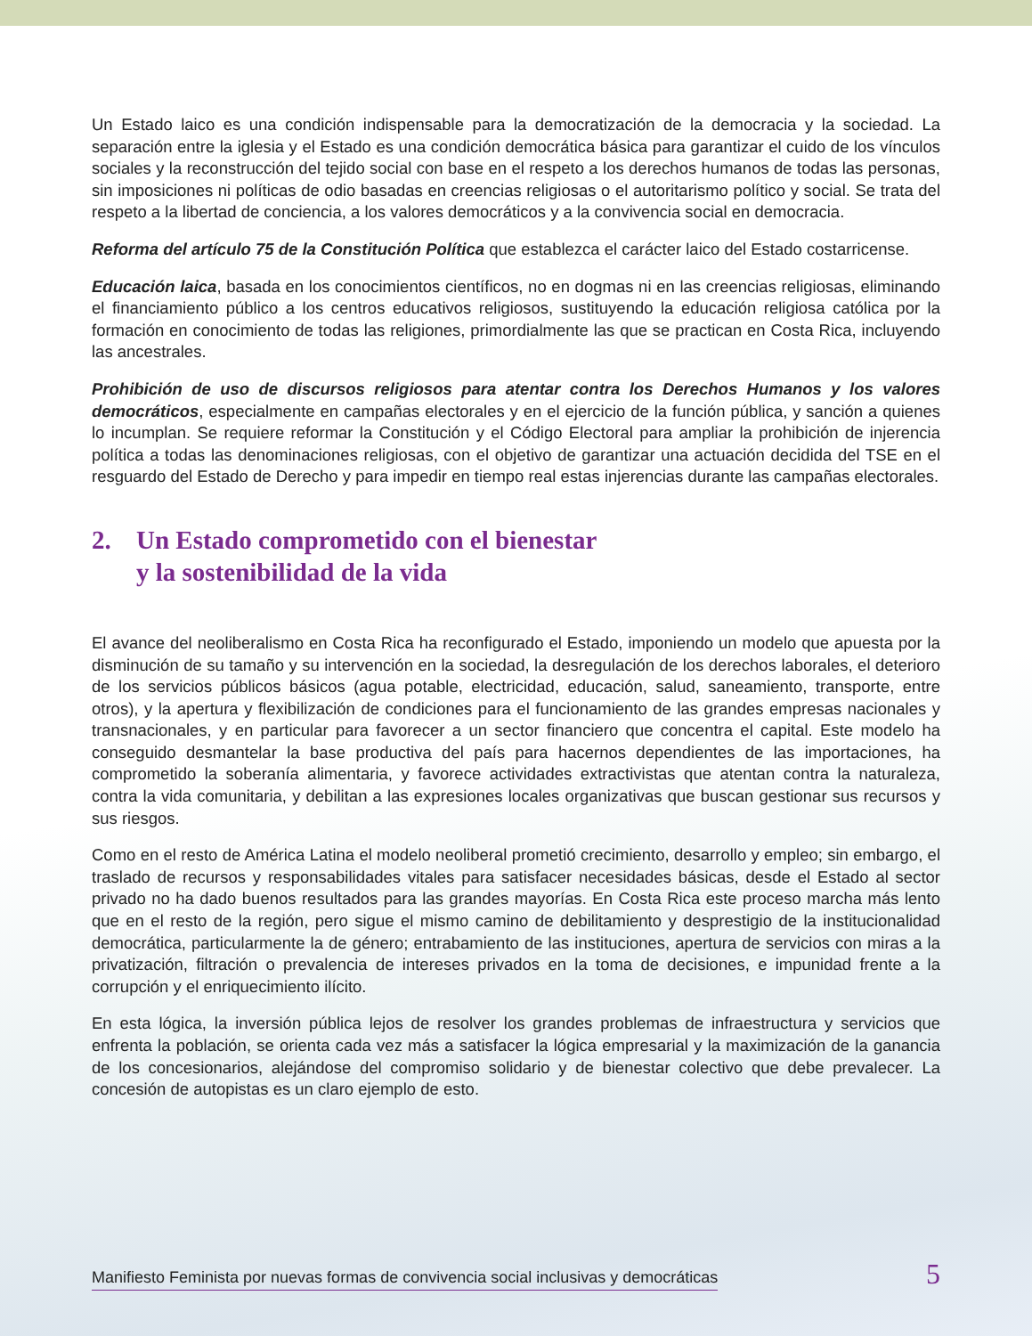Un Estado laico es una condición indispensable para la democratización de la democracia y la sociedad. La separación entre la iglesia y el Estado es una condición democrática básica para garantizar el cuido de los vínculos sociales y la reconstrucción del tejido social con base en el respeto a los derechos humanos de todas las personas, sin imposiciones ni políticas de odio basadas en creencias religiosas o el autoritarismo político y social. Se trata del respeto a la libertad de conciencia, a los valores democráticos y a la convivencia social en democracia.
Reforma del artículo 75 de la Constitución Política que establezca el carácter laico del Estado costarricense.
Educación laica, basada en los conocimientos científicos, no en dogmas ni en las creencias religiosas, eliminando el financiamiento público a los centros educativos religiosos, sustituyendo la educación religiosa católica por la formación en conocimiento de todas las religiones, primordialmente las que se practican en Costa Rica, incluyendo las ancestrales.
Prohibición de uso de discursos religiosos para atentar contra los Derechos Humanos y los valores democráticos, especialmente en campañas electorales y en el ejercicio de la función pública, y sanción a quienes lo incumplan. Se requiere reformar la Constitución y el Código Electoral para ampliar la prohibición de injerencia política a todas las denominaciones religiosas, con el objetivo de garantizar una actuación decidida del TSE en el resguardo del Estado de Derecho y para impedir en tiempo real estas injerencias durante las campañas electorales.
2. Un Estado comprometido con el bienestar
y la sostenibilidad de la vida
El avance del neoliberalismo en Costa Rica ha reconfigurado el Estado, imponiendo un modelo que apuesta por la disminución de su tamaño y su intervención en la sociedad, la desregulación de los derechos laborales, el deterioro de los servicios públicos básicos (agua potable, electricidad, educación, salud, saneamiento, transporte, entre otros), y la apertura y flexibilización de condiciones para el funcionamiento de las grandes empresas nacionales y transnacionales, y en particular para favorecer a un sector financiero que concentra el capital. Este modelo ha conseguido desmantelar la base productiva del país para hacernos dependientes de las importaciones, ha comprometido la soberanía alimentaria, y favorece actividades extractivistas que atentan contra la naturaleza, contra la vida comunitaria, y debilitan a las expresiones locales organizativas que buscan gestionar sus recursos y sus riesgos.
Como en el resto de América Latina el modelo neoliberal prometió crecimiento, desarrollo y empleo; sin embargo, el traslado de recursos y responsabilidades vitales para satisfacer necesidades básicas, desde el Estado al sector privado no ha dado buenos resultados para las grandes mayorías. En Costa Rica este proceso marcha más lento que en el resto de la región, pero sigue el mismo camino de debilitamiento y desprestigio de la institucionalidad democrática, particularmente la de género; entrabamiento de las instituciones, apertura de servicios con miras a la privatización, filtración o prevalencia de intereses privados en la toma de decisiones, e impunidad frente a la corrupción y el enriquecimiento ilícito.
En esta lógica, la inversión pública lejos de resolver los grandes problemas de infraestructura y servicios que enfrenta la población, se orienta cada vez más a satisfacer la lógica empresarial y la maximización de la ganancia de los concesionarios, alejándose del compromiso solidario y de bienestar colectivo que debe prevalecer. La concesión de autopistas es un claro ejemplo de esto.
Manifiesto Feminista por nuevas formas de convivencia social inclusivas y democráticas 5